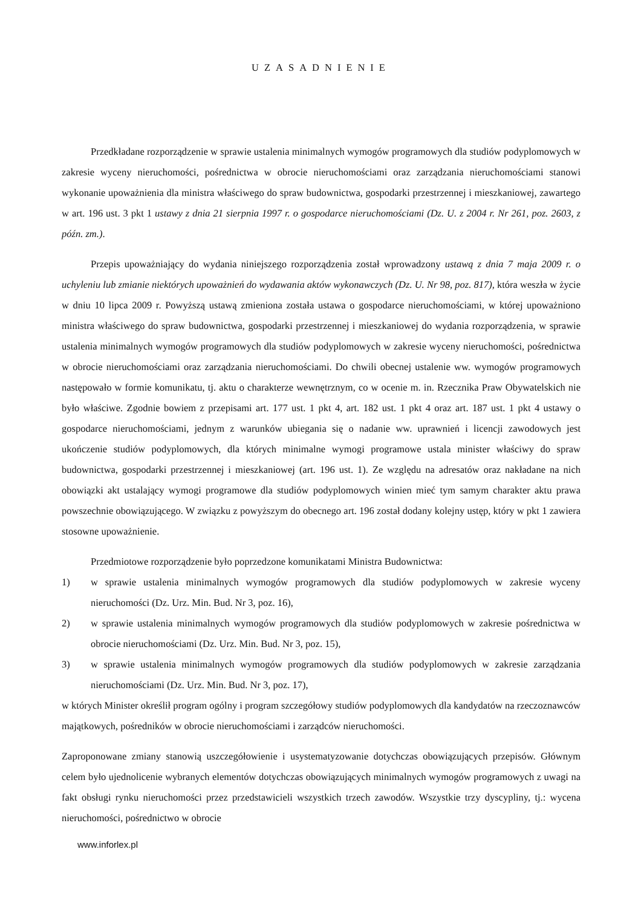UZASADNIENIE
Przedkładane rozporządzenie w sprawie ustalenia minimalnych wymogów programowych dla studiów podyplomowych w zakresie wyceny nieruchomości, pośrednictwa w obrocie nieruchomościami oraz zarządzania nieruchomościami stanowi wykonanie upoważnienia dla ministra właściwego do spraw budownictwa, gospodarki przestrzennej i mieszkaniowej, zawartego w art. 196 ust. 3 pkt 1 ustawy z dnia 21 sierpnia 1997 r. o gospodarce nieruchomościami (Dz. U. z 2004 r. Nr 261, poz. 2603, z późn. zm.).
Przepis upoważniający do wydania niniejszego rozporządzenia został wprowadzony ustawą z dnia 7 maja 2009 r. o uchyleniu lub zmianie niektórych upoważnień do wydawania aktów wykonawczych (Dz. U. Nr 98, poz. 817), która weszła w życie w dniu 10 lipca 2009 r. Powyższą ustawą zmieniona została ustawa o gospodarce nieruchomościami, w której upoważniono ministra właściwego do spraw budownictwa, gospodarki przestrzennej i mieszkaniowej do wydania rozporządzenia, w sprawie ustalenia minimalnych wymogów programowych dla studiów podyplomowych w zakresie wyceny nieruchomości, pośrednictwa w obrocie nieruchomościami oraz zarządzania nieruchomościami. Do chwili obecnej ustalenie ww. wymogów programowych następowało w formie komunikatu, tj. aktu o charakterze wewnętrznym, co w ocenie m. in. Rzecznika Praw Obywatelskich nie było właściwe. Zgodnie bowiem z przepisami art. 177 ust. 1 pkt 4, art. 182 ust. 1 pkt 4 oraz art. 187 ust. 1 pkt 4 ustawy o gospodarce nieruchomościami, jednym z warunków ubiegania się o nadanie ww. uprawnień i licencji zawodowych jest ukończenie studiów podyplomowych, dla których minimalne wymogi programowe ustala minister właściwy do spraw budownictwa, gospodarki przestrzennej i mieszkaniowej (art. 196 ust. 1). Ze względu na adresatów oraz nakładane na nich obowiązki akt ustalający wymogi programowe dla studiów podyplomowych winien mieć tym samym charakter aktu prawa powszechnie obowiązującego. W związku z powyższym do obecnego art. 196 został dodany kolejny ustęp, który w pkt 1 zawiera stosowne upoważnienie.
Przedmiotowe rozporządzenie było poprzedzone komunikatami Ministra Budownictwa:
1) w sprawie ustalenia minimalnych wymogów programowych dla studiów podyplomowych w zakresie wyceny nieruchomości (Dz. Urz. Min. Bud. Nr 3, poz. 16),
2) w sprawie ustalenia minimalnych wymogów programowych dla studiów podyplomowych w zakresie pośrednictwa w obrocie nieruchomościami (Dz. Urz. Min. Bud. Nr 3, poz. 15),
3) w sprawie ustalenia minimalnych wymogów programowych dla studiów podyplomowych w zakresie zarządzania nieruchomościami (Dz. Urz. Min. Bud. Nr 3, poz. 17),
w których Minister określił program ogólny i program szczegółowy studiów podyplomowych dla kandydatów na rzeczoznawców majątkowych, pośredników w obrocie nieruchomościami i zarządców nieruchomości.
Zaproponowane zmiany stanowią uszczegółowienie i usystematyzowanie dotychczas obowiązujących przepisów. Głównym celem było ujednolicenie wybranych elementów dotychczas obowiązujących minimalnych wymogów programowych z uwagi na fakt obsługi rynku nieruchomości przez przedstawicieli wszystkich trzech zawodów. Wszystkie trzy dyscypliny, tj.: wycena nieruchomości, pośrednictwo w obrocie
www.inforlex.pl